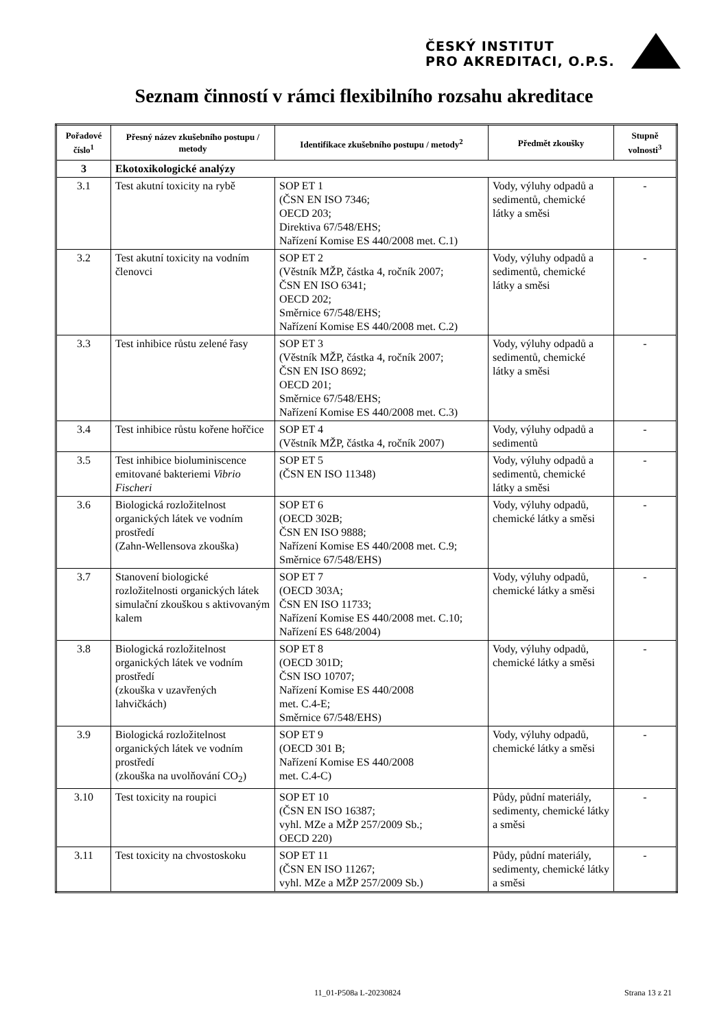ČESKÝ INSTITUT
PRO AKREDITACI, O.P.S.
Seznam činností v rámci flexibilního rozsahu akreditace
| Pořadové číslo<sup>1</sup> | Přesný název zkušebního postupu / metody | Identifikace zkušebního postupu / metody<sup>2</sup> | Předmět zkoušky | Stupně volnosti<sup>3</sup> |
| --- | --- | --- | --- | --- |
| 3 | Ekotoxikologické analýzy | | | |
| 3.1 | Test akutní toxicity na rybě | SOP ET 1 (ČSN EN ISO 7346; OECD 203; Direktiva 67/548/EHS; Nařízení Komise ES 440/2008 met. C.1) | Vody, výluhy odpadů a sedimentů, chemické látky a směsi | - |
| 3.2 | Test akutní toxicity na vodním členovci | SOP ET 2 (Věstník MŽP, částka 4, ročník 2007; ČSN EN ISO 6341; OECD 202; Směrnice 67/548/EHS; Nařízení Komise ES 440/2008 met. C.2) | Vody, výluhy odpadů a sedimentů, chemické látky a směsi | - |
| 3.3 | Test inhibice růstu zelené řasy | SOP ET 3 (Věstník MŽP, částka 4, ročník 2007; ČSN EN ISO 8692; OECD 201; Směrnice 67/548/EHS; Nařízení Komise ES 440/2008 met. C.3) | Vody, výluhy odpadů a sedimentů, chemické látky a směsi | - |
| 3.4 | Test inhibice růstu kořene hořčice | SOP ET 4 (Věstník MŽP, částka 4, ročník 2007) | Vody, výluhy odpadů a sedimentů | - |
| 3.5 | Test inhibice bioluminiscence emitované bakteriemi Vibrio Fischeri | SOP ET 5 (ČSN EN ISO 11348) | Vody, výluhy odpadů a sedimentů, chemické látky a směsi | - |
| 3.6 | Biologická rozložitelnost organických látek ve vodním prostředí (Zahn-Wellensova zkouška) | SOP ET 6 (OECD 302B; ČSN EN ISO 9888; Nařízení Komise ES 440/2008 met. C.9; Směrnice 67/548/EHS) | Vody, výluhy odpadů, chemické látky a směsi | - |
| 3.7 | Stanovení biologické rozložitelnosti organických látek simulační zkouškou s aktivovaným kalem | SOP ET 7 (OECD 303A; ČSN EN ISO 11733; Nařízení Komise ES 440/2008 met. C.10; Nařízení ES 648/2004) | Vody, výluhy odpadů, chemické látky a směsi | - |
| 3.8 | Biologická rozložitelnost organických látek ve vodním prostředí (zkouška v uzavřených lahvičkách) | SOP ET 8 (OECD 301D; ČSN ISO 10707; Nařízení Komise ES 440/2008 met. C.4-E; Směrnice 67/548/EHS) | Vody, výluhy odpadů, chemické látky a směsi | - |
| 3.9 | Biologická rozložitelnost organických látek ve vodním prostředí (zkouška na uvolňování CO<sub>2</sub>) | SOP ET 9 (OECD 301 B; Nařízení Komise ES 440/2008 met. C.4-C) | Vody, výluhy odpadů, chemické látky a směsi | - |
| 3.10 | Test toxicity na roupici | SOP ET 10 (ČSN EN ISO 16387; vyhl. MZe a MŽP 257/2009 Sb.; OECD 220) | Půdy, půdní materiály, sedimenty, chemické látky a směsi | - |
| 3.11 | Test toxicity na chvostoskoku | SOP ET 11 (ČSN EN ISO 11267; vyhl. MZe a MŽP 257/2009 Sb.) | Půdy, půdní materiály, sedimenty, chemické látky a směsi | - |
11_01-P508a L-20230824 Strana 13 z 21